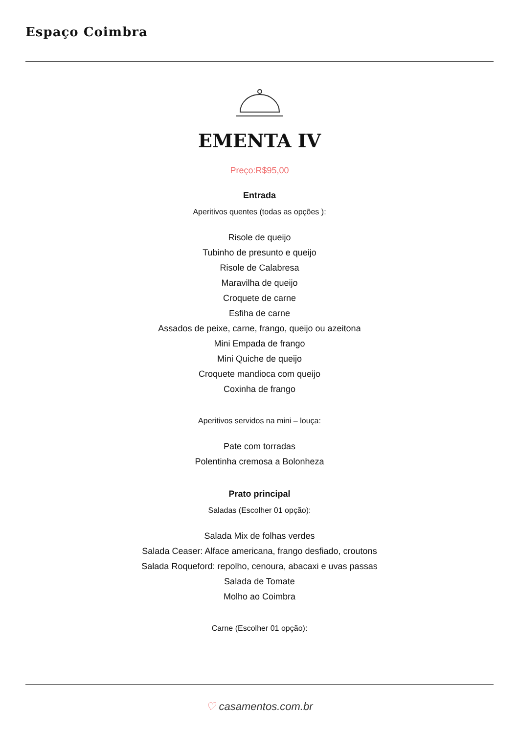Espaço Coimbra
EMENTA IV
Preço:R$95,00
Entrada
Aperitivos quentes (todas as opções ):
Risole de queijo
Tubinho de presunto e queijo
Risole de Calabresa
Maravilha de queijo
Croquete de carne
Esfiha de carne
Assados de peixe, carne, frango, queijo ou azeitona
Mini Empada de frango
Mini Quiche de queijo
Croquete mandioca com queijo
Coxinha de frango
Aperitivos servidos na mini – louça:
Pate com torradas
Polentinha cremosa a Bolonheza
Prato principal
Saladas (Escolher 01 opção):
Salada Mix de folhas verdes
Salada Ceaser: Alface americana, frango desfiado, croutons
Salada Roqueford: repolho, cenoura, abacaxi e uvas passas
Salada de Tomate
Molho ao Coimbra
Carne (Escolher 01 opção):
♡ casamentos.com.br